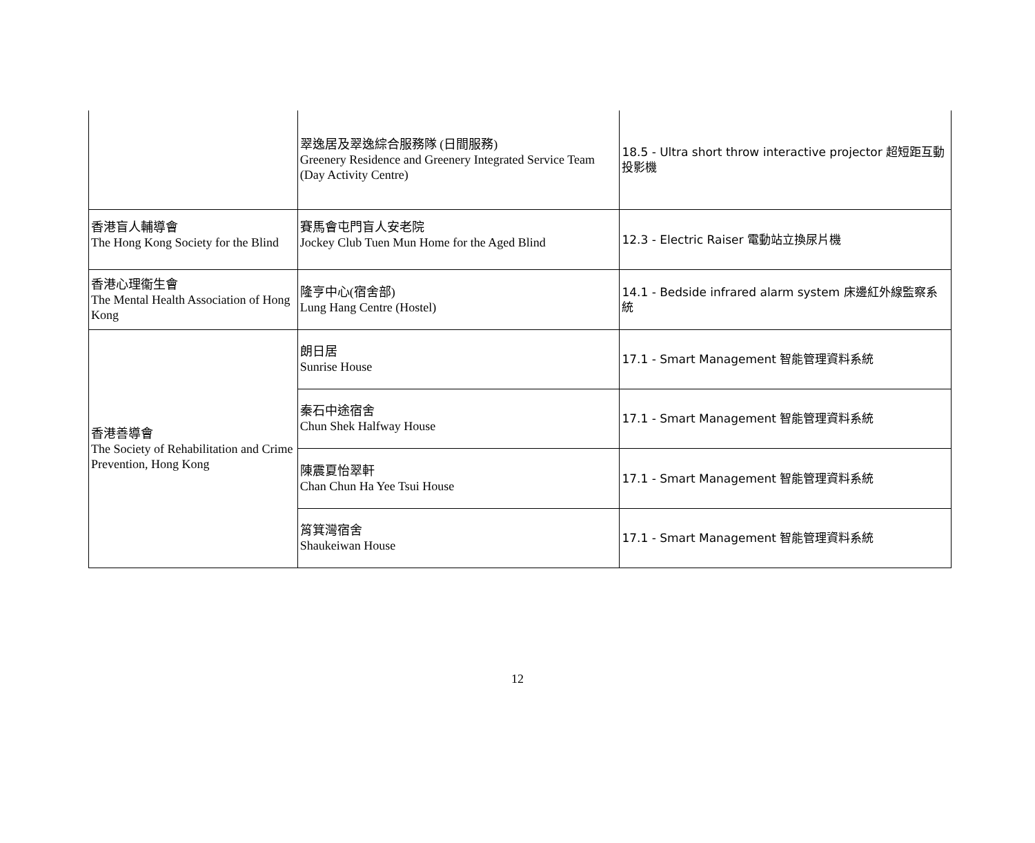| | 翠逸居及翠逸綜合服務隊 (日間服務) Greenery Residence and Greenery Integrated Service Team (Day Activity Centre) | 18.5 - Ultra short throw interactive projector 超短距互動投影機 |
| 香港盲人輔導會 The Hong Kong Society for the Blind | 賽馬會屯門盲人安老院 Jockey Club Tuen Mun Home for the Aged Blind | 12.3 - Electric Raiser 電動站立換尿片機 |
| 香港心理衞生會 The Mental Health Association of Hong Kong | 隆亨中心(宿舍部) Lung Hang Centre (Hostel) | 14.1 - Bedside infrared alarm system 床邊紅外線監察系統 |
| 香港善導會 The Society of Rehabilitation and Crime Prevention, Hong Kong | 朗日居 Sunrise House | 17.1 - Smart Management 智能管理資料系統 |
| | 秦石中途宿舍 Chun Shek Halfway House | 17.1 - Smart Management 智能管理資料系統 |
| | 陳震夏怡翠軒 Chan Chun Ha Yee Tsui House | 17.1 - Smart Management 智能管理資料系統 |
| | 筲箕灣宿舍 Shaukeiwan House | 17.1 - Smart Management 智能管理資料系統 |
12